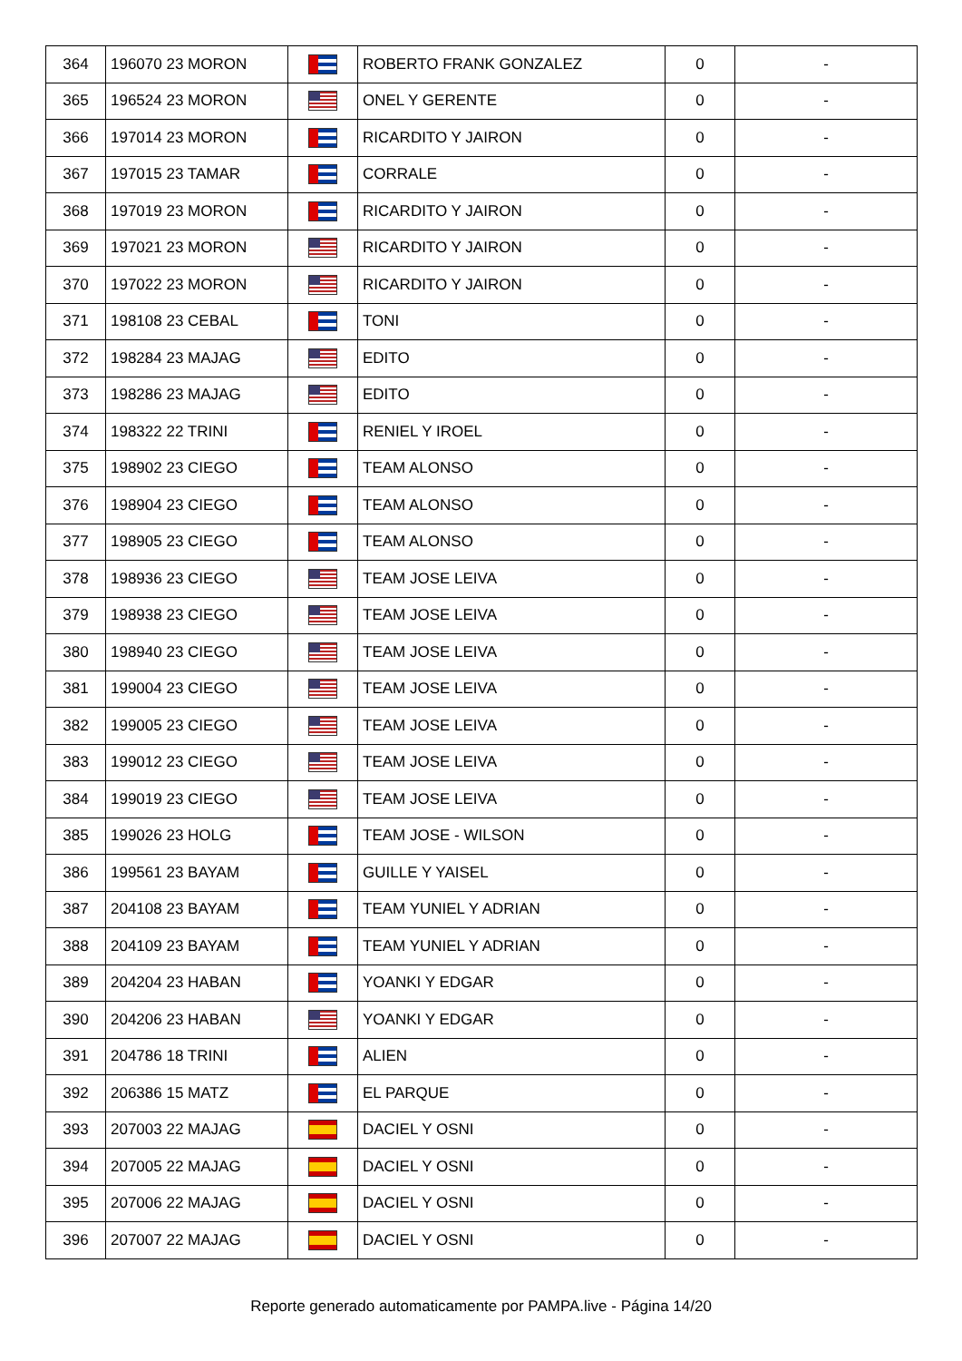| 364 | 196070 23 MORON | | ROBERTO FRANK GONZALEZ | 0 | - |
| 365 | 196524 23 MORON | | ONEL Y GERENTE | 0 | - |
| 366 | 197014 23 MORON | | RICARDITO Y JAIRON | 0 | - |
| 367 | 197015 23 TAMAR | | CORRALE | 0 | - |
| 368 | 197019 23 MORON | | RICARDITO Y JAIRON | 0 | - |
| 369 | 197021 23 MORON | | RICARDITO Y JAIRON | 0 | - |
| 370 | 197022 23 MORON | | RICARDITO Y JAIRON | 0 | - |
| 371 | 198108 23 CEBAL | | TONI | 0 | - |
| 372 | 198284 23 MAJAG | | EDITO | 0 | - |
| 373 | 198286 23 MAJAG | | EDITO | 0 | - |
| 374 | 198322 22 TRINI | | RENIEL Y IROEL | 0 | - |
| 375 | 198902 23 CIEGO | | TEAM ALONSO | 0 | - |
| 376 | 198904 23 CIEGO | | TEAM ALONSO | 0 | - |
| 377 | 198905 23 CIEGO | | TEAM ALONSO | 0 | - |
| 378 | 198936 23 CIEGO | | TEAM JOSE LEIVA | 0 | - |
| 379 | 198938 23 CIEGO | | TEAM JOSE LEIVA | 0 | - |
| 380 | 198940 23 CIEGO | | TEAM JOSE LEIVA | 0 | - |
| 381 | 199004 23 CIEGO | | TEAM JOSE LEIVA | 0 | - |
| 382 | 199005 23 CIEGO | | TEAM JOSE LEIVA | 0 | - |
| 383 | 199012 23 CIEGO | | TEAM JOSE LEIVA | 0 | - |
| 384 | 199019 23 CIEGO | | TEAM JOSE LEIVA | 0 | - |
| 385 | 199026 23 HOLG | | TEAM JOSE - WILSON | 0 | - |
| 386 | 199561 23 BAYAM | | GUILLE Y YAISEL | 0 | - |
| 387 | 204108 23 BAYAM | | TEAM YUNIEL Y ADRIAN | 0 | - |
| 388 | 204109 23 BAYAM | | TEAM YUNIEL Y ADRIAN | 0 | - |
| 389 | 204204 23 HABAN | | YOANKI Y EDGAR | 0 | - |
| 390 | 204206 23 HABAN | | YOANKI Y EDGAR | 0 | - |
| 391 | 204786 18 TRINI | | ALIEN | 0 | - |
| 392 | 206386 15 MATZ | | EL PARQUE | 0 | - |
| 393 | 207003 22 MAJAG | | DACIEL Y OSNI | 0 | - |
| 394 | 207005 22 MAJAG | | DACIEL Y OSNI | 0 | - |
| 395 | 207006 22 MAJAG | | DACIEL Y OSNI | 0 | - |
| 396 | 207007 22 MAJAG | | DACIEL Y OSNI | 0 | - |
Reporte generado automaticamente por PAMPA.live - Página 14/20